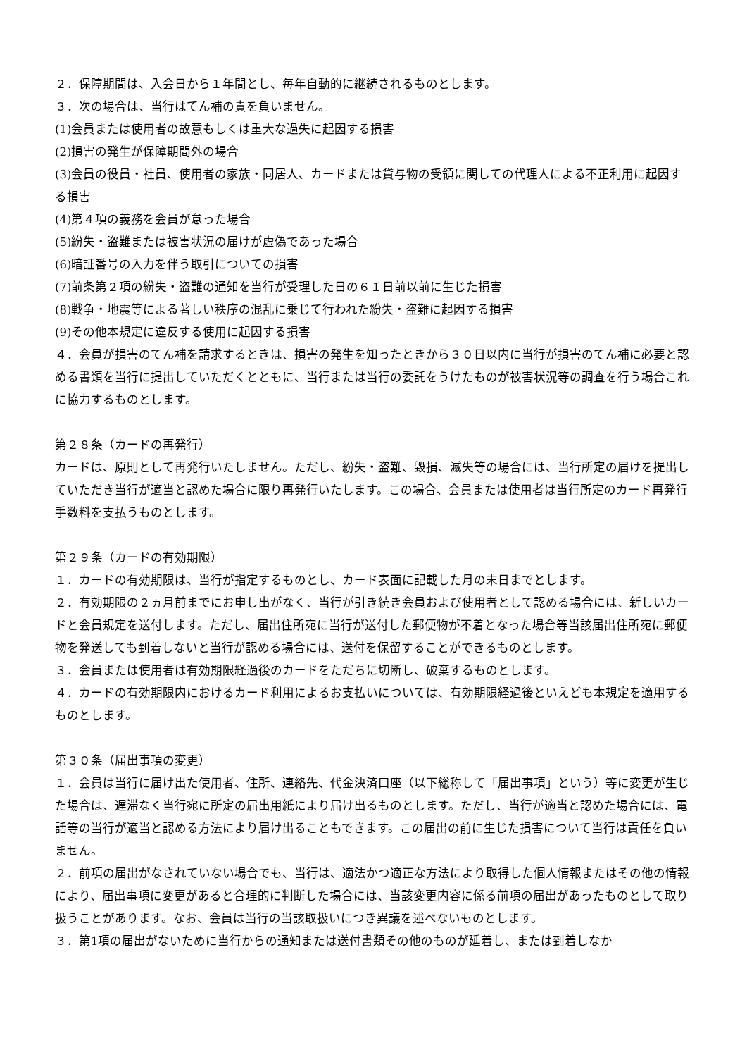２．保障期間は、入会日から１年間とし、毎年自動的に継続されるものとします。
３．次の場合は、当行はてん補の責を負いません。
(1)会員または使用者の故意もしくは重大な過失に起因する損害
(2)損害の発生が保障期間外の場合
(3)会員の役員・社員、使用者の家族・同居人、カードまたは貸与物の受領に関しての代理人による不正利用に起因する損害
(4)第４項の義務を会員が怠った場合
(5)紛失・盗難または被害状況の届けが虚偽であった場合
(6)暗証番号の入力を伴う取引についての損害
(7)前条第２項の紛失・盗難の通知を当行が受理した日の６１日前以前に生じた損害
(8)戦争・地震等による著しい秩序の混乱に乗じて行われた紛失・盗難に起因する損害
(9)その他本規定に違反する使用に起因する損害
４．会員が損害のてん補を請求するときは、損害の発生を知ったときから３０日以内に当行が損害のてん補に必要と認める書類を当行に提出していただくとともに、当行または当行の委託をうけたものが被害状況等の調査を行う場合これに協力するものとします。
第２８条（カードの再発行）
カードは、原則として再発行いたしません。ただし、紛失・盗難、毀損、滅失等の場合には、当行所定の届けを提出していただき当行が適当と認めた場合に限り再発行いたします。この場合、会員または使用者は当行所定のカード再発行手数料を支払うものとします。
第２９条（カードの有効期限）
１．カードの有効期限は、当行が指定するものとし、カード表面に記載した月の末日までとします。
２．有効期限の２ヵ月前までにお申し出がなく、当行が引き続き会員および使用者として認める場合には、新しいカードと会員規定を送付します。ただし、届出住所宛に当行が送付した郵便物が不着となった場合等当該届出住所宛に郵便物を発送しても到着しないと当行が認める場合には、送付を保留することができるものとします。
３．会員または使用者は有効期限経過後のカードをただちに切断し、破棄するものとします。
４．カードの有効期限内におけるカード利用によるお支払いについては、有効期限経過後といえども本規定を適用するものとします。
第３０条（届出事項の変更）
１．会員は当行に届け出た使用者、住所、連絡先、代金決済口座（以下総称して「届出事項」という）等に変更が生じた場合は、遅滞なく当行宛に所定の届出用紙により届け出るものとします。ただし、当行が適当と認めた場合には、電話等の当行が適当と認める方法により届け出ることもできます。この届出の前に生じた損害について当行は責任を負いません。
２．前項の届出がなされていない場合でも、当行は、適法かつ適正な方法により取得した個人情報またはその他の情報により、届出事項に変更があると合理的に判断した場合には、当該変更内容に係る前項の届出があったものとして取り扱うことがあります。なお、会員は当行の当該取扱いにつき異議を述べないものとします。
３．第1項の届出がないために当行からの通知または送付書類その他のものが延着し、または到着しなか